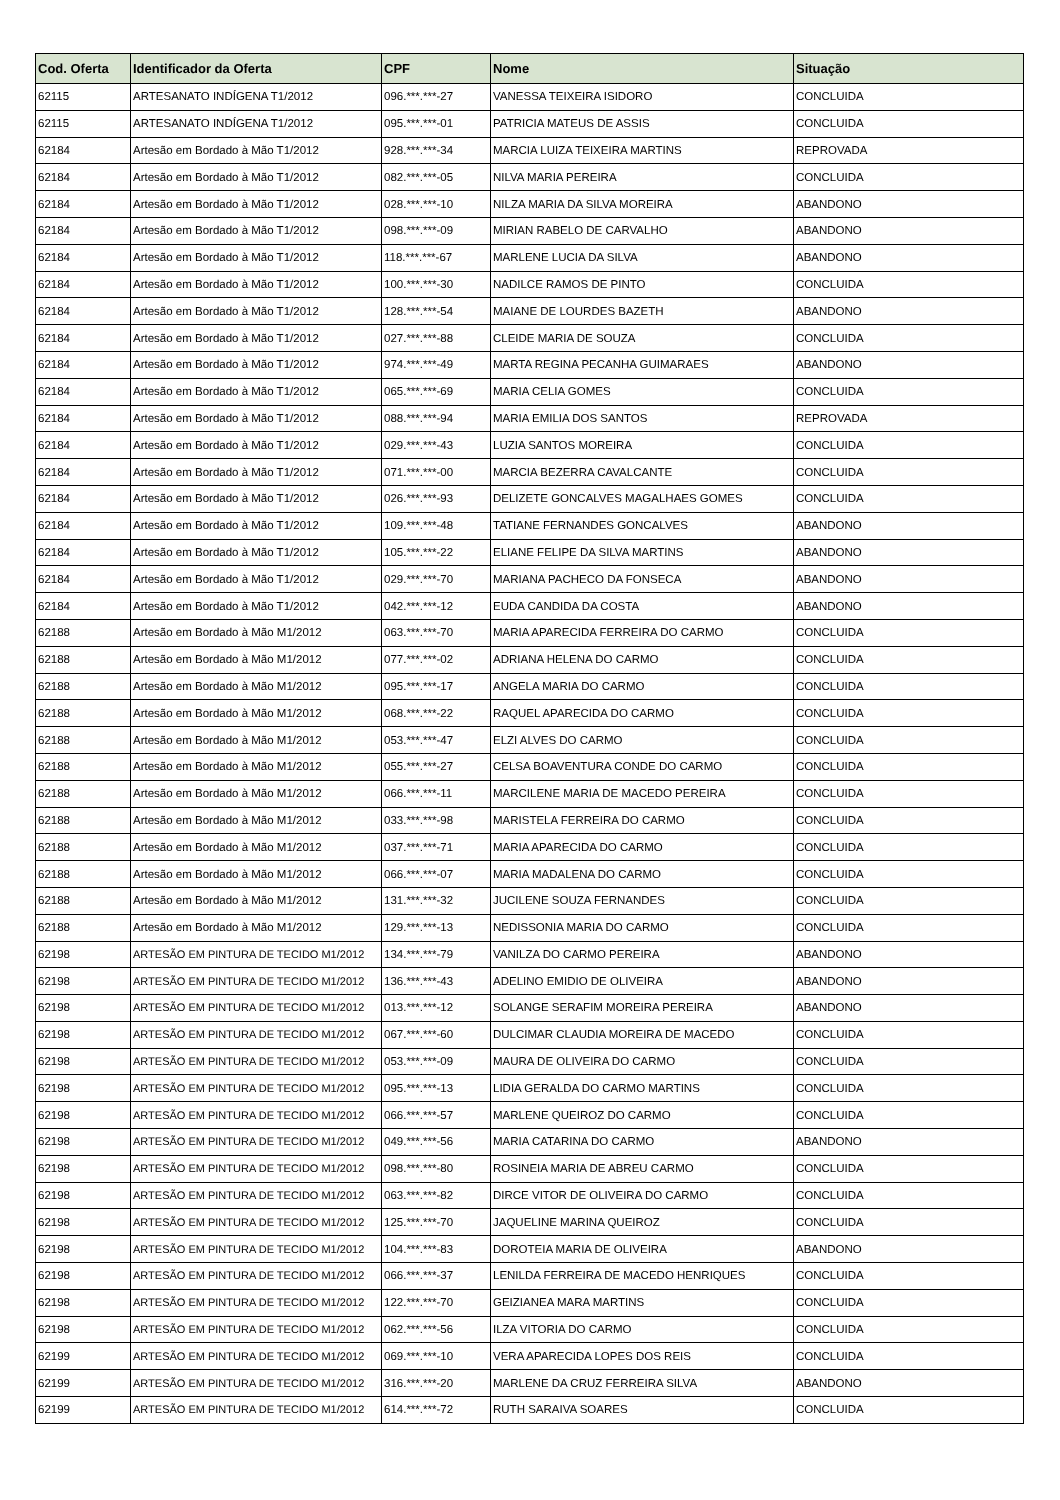| Cod. Oferta | Identificador da Oferta | CPF | Nome | Situação |
| --- | --- | --- | --- | --- |
| 62115 | ARTESANATO INDÍGENA T1/2012 | 096.***.***-27 | VANESSA TEIXEIRA ISIDORO | CONCLUIDA |
| 62115 | ARTESANATO INDÍGENA T1/2012 | 095.***.***-01 | PATRICIA MATEUS DE ASSIS | CONCLUIDA |
| 62184 | Artesão em Bordado à Mão T1/2012 | 928.***.***-34 | MARCIA LUIZA TEIXEIRA MARTINS | REPROVADA |
| 62184 | Artesão em Bordado à Mão T1/2012 | 082.***.***-05 | NILVA MARIA PEREIRA | CONCLUIDA |
| 62184 | Artesão em Bordado à Mão T1/2012 | 028.***.***-10 | NILZA MARIA DA SILVA MOREIRA | ABANDONO |
| 62184 | Artesão em Bordado à Mão T1/2012 | 098.***.***-09 | MIRIAN RABELO DE CARVALHO | ABANDONO |
| 62184 | Artesão em Bordado à Mão T1/2012 | 118.***.***-67 | MARLENE LUCIA DA SILVA | ABANDONO |
| 62184 | Artesão em Bordado à Mão T1/2012 | 100.***.***-30 | NADILCE RAMOS DE PINTO | CONCLUIDA |
| 62184 | Artesão em Bordado à Mão T1/2012 | 128.***.***-54 | MAIANE DE LOURDES BAZETH | ABANDONO |
| 62184 | Artesão em Bordado à Mão T1/2012 | 027.***.***-88 | CLEIDE MARIA DE SOUZA | CONCLUIDA |
| 62184 | Artesão em Bordado à Mão T1/2012 | 974.***.***-49 | MARTA REGINA PECANHA GUIMARAES | ABANDONO |
| 62184 | Artesão em Bordado à Mão T1/2012 | 065.***.***-69 | MARIA CELIA GOMES | CONCLUIDA |
| 62184 | Artesão em Bordado à Mão T1/2012 | 088.***.***-94 | MARIA EMILIA DOS SANTOS | REPROVADA |
| 62184 | Artesão em Bordado à Mão T1/2012 | 029.***.***-43 | LUZIA SANTOS MOREIRA | CONCLUIDA |
| 62184 | Artesão em Bordado à Mão T1/2012 | 071.***.***-00 | MARCIA BEZERRA CAVALCANTE | CONCLUIDA |
| 62184 | Artesão em Bordado à Mão T1/2012 | 026.***.***-93 | DELIZETE GONCALVES MAGALHAES GOMES | CONCLUIDA |
| 62184 | Artesão em Bordado à Mão T1/2012 | 109.***.***-48 | TATIANE FERNANDES GONCALVES | ABANDONO |
| 62184 | Artesão em Bordado à Mão T1/2012 | 105.***.***-22 | ELIANE FELIPE DA SILVA MARTINS | ABANDONO |
| 62184 | Artesão em Bordado à Mão T1/2012 | 029.***.***-70 | MARIANA PACHECO DA FONSECA | ABANDONO |
| 62184 | Artesão em Bordado à Mão T1/2012 | 042.***.***-12 | EUDA CANDIDA DA COSTA | ABANDONO |
| 62188 | Artesão em Bordado à Mão M1/2012 | 063.***.***-70 | MARIA APARECIDA FERREIRA DO CARMO | CONCLUIDA |
| 62188 | Artesão em Bordado à Mão M1/2012 | 077.***.***-02 | ADRIANA HELENA DO CARMO | CONCLUIDA |
| 62188 | Artesão em Bordado à Mão M1/2012 | 095.***.***-17 | ANGELA MARIA DO CARMO | CONCLUIDA |
| 62188 | Artesão em Bordado à Mão M1/2012 | 068.***.***-22 | RAQUEL APARECIDA DO CARMO | CONCLUIDA |
| 62188 | Artesão em Bordado à Mão M1/2012 | 053.***.***-47 | ELZI ALVES DO CARMO | CONCLUIDA |
| 62188 | Artesão em Bordado à Mão M1/2012 | 055.***.***-27 | CELSA BOAVENTURA CONDE DO CARMO | CONCLUIDA |
| 62188 | Artesão em Bordado à Mão M1/2012 | 066.***.***-11 | MARCILENE MARIA DE MACEDO PEREIRA | CONCLUIDA |
| 62188 | Artesão em Bordado à Mão M1/2012 | 033.***.***-98 | MARISTELA FERREIRA DO CARMO | CONCLUIDA |
| 62188 | Artesão em Bordado à Mão M1/2012 | 037.***.***-71 | MARIA APARECIDA DO CARMO | CONCLUIDA |
| 62188 | Artesão em Bordado à Mão M1/2012 | 066.***.***-07 | MARIA MADALENA DO CARMO | CONCLUIDA |
| 62188 | Artesão em Bordado à Mão M1/2012 | 131.***.***-32 | JUCILENE SOUZA FERNANDES | CONCLUIDA |
| 62188 | Artesão em Bordado à Mão M1/2012 | 129.***.***-13 | NEDISSONIA MARIA DO CARMO | CONCLUIDA |
| 62198 | ARTESÃO EM PINTURA DE TECIDO M1/2012 | 134.***.***-79 | VANILZA DO CARMO PEREIRA | ABANDONO |
| 62198 | ARTESÃO EM PINTURA DE TECIDO M1/2012 | 136.***.***-43 | ADELINO EMIDIO DE OLIVEIRA | ABANDONO |
| 62198 | ARTESÃO EM PINTURA DE TECIDO M1/2012 | 013.***.***-12 | SOLANGE SERAFIM MOREIRA PEREIRA | ABANDONO |
| 62198 | ARTESÃO EM PINTURA DE TECIDO M1/2012 | 067.***.***-60 | DULCIMAR CLAUDIA MOREIRA DE MACEDO | CONCLUIDA |
| 62198 | ARTESÃO EM PINTURA DE TECIDO M1/2012 | 053.***.***-09 | MAURA DE OLIVEIRA DO CARMO | CONCLUIDA |
| 62198 | ARTESÃO EM PINTURA DE TECIDO M1/2012 | 095.***.***-13 | LIDIA GERALDA DO CARMO MARTINS | CONCLUIDA |
| 62198 | ARTESÃO EM PINTURA DE TECIDO M1/2012 | 066.***.***-57 | MARLENE QUEIROZ DO CARMO | CONCLUIDA |
| 62198 | ARTESÃO EM PINTURA DE TECIDO M1/2012 | 049.***.***-56 | MARIA CATARINA DO CARMO | ABANDONO |
| 62198 | ARTESÃO EM PINTURA DE TECIDO M1/2012 | 098.***.***-80 | ROSINEIA MARIA DE ABREU CARMO | CONCLUIDA |
| 62198 | ARTESÃO EM PINTURA DE TECIDO M1/2012 | 063.***.***-82 | DIRCE VITOR DE OLIVEIRA DO CARMO | CONCLUIDA |
| 62198 | ARTESÃO EM PINTURA DE TECIDO M1/2012 | 125.***.***-70 | JAQUELINE MARINA QUEIROZ | CONCLUIDA |
| 62198 | ARTESÃO EM PINTURA DE TECIDO M1/2012 | 104.***.***-83 | DOROTEIA MARIA DE OLIVEIRA | ABANDONO |
| 62198 | ARTESÃO EM PINTURA DE TECIDO M1/2012 | 066.***.***-37 | LENILDA FERREIRA DE MACEDO HENRIQUES | CONCLUIDA |
| 62198 | ARTESÃO EM PINTURA DE TECIDO M1/2012 | 122.***.***-70 | GEIZIANEA MARA MARTINS | CONCLUIDA |
| 62198 | ARTESÃO EM PINTURA DE TECIDO M1/2012 | 062.***.***-56 | ILZA VITORIA DO CARMO | CONCLUIDA |
| 62199 | ARTESÃO EM PINTURA DE TECIDO M1/2012 | 069.***.***-10 | VERA APARECIDA LOPES DOS REIS | CONCLUIDA |
| 62199 | ARTESÃO EM PINTURA DE TECIDO M1/2012 | 316.***.***-20 | MARLENE DA CRUZ FERREIRA SILVA | ABANDONO |
| 62199 | ARTESÃO EM PINTURA DE TECIDO M1/2012 | 614.***.***-72 | RUTH SARAIVA SOARES | CONCLUIDA |